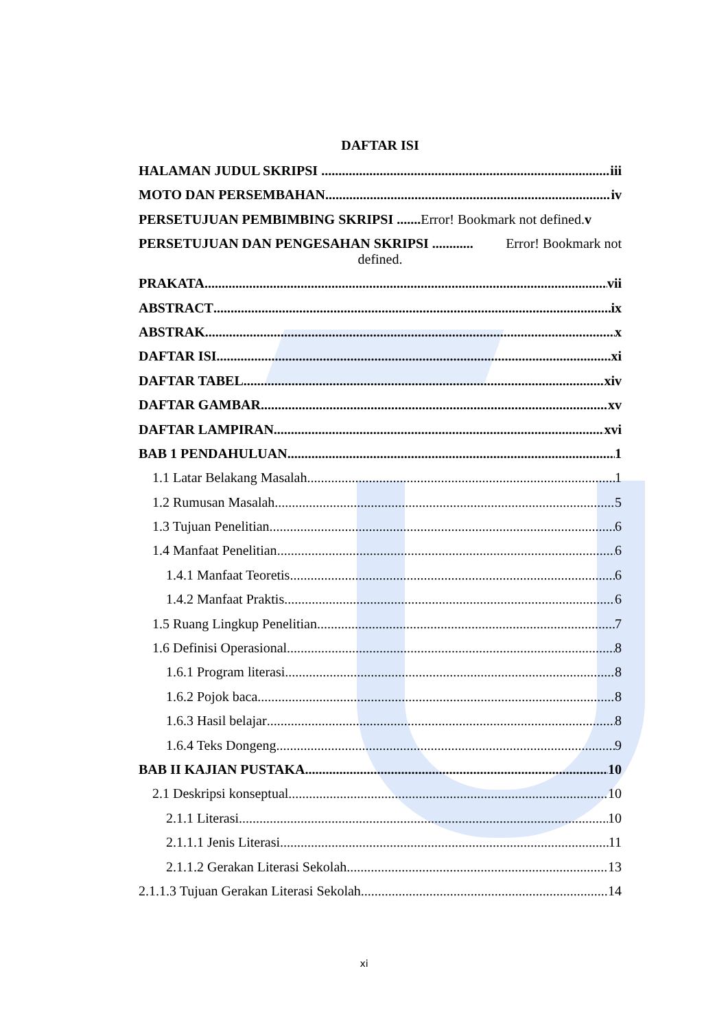DAFTAR ISI
HALAMAN JUDUL SKRIPSI iii
MOTO DAN PERSEMBAHAN iv
PERSETUJUAN PEMBIMBING SKRIPSI ....... Error! Bookmark not defined. v
PERSETUJUAN DAN PENGESAHAN SKRIPSI ............ Error! Bookmark not
defined.
PRAKATA vii
ABSTRACT ix
ABSTRAK x
DAFTAR ISI xi
DAFTAR TABEL xiv
DAFTAR GAMBAR xv
DAFTAR LAMPIRAN xvi
BAB 1 PENDAHULUAN 1
1.1 Latar Belakang Masalah 1
1.2 Rumusan Masalah 5
1.3 Tujuan Penelitian 6
1.4 Manfaat Penelitian 6
1.4.1 Manfaat Teoretis 6
1.4.2 Manfaat Praktis 6
1.5 Ruang Lingkup Penelitian 7
1.6 Definisi Operasional 8
1.6.1 Program literasi 8
1.6.2 Pojok baca 8
1.6.3 Hasil belajar 8
1.6.4 Teks Dongeng 9
BAB II KAJIAN PUSTAKA 10
2.1 Deskripsi konseptual 10
2.1.1 Literasi 10
2.1.1.1 Jenis Literasi 11
2.1.1.2 Gerakan Literasi Sekolah 13
2.1.1.3 Tujuan Gerakan Literasi Sekolah 14
xi